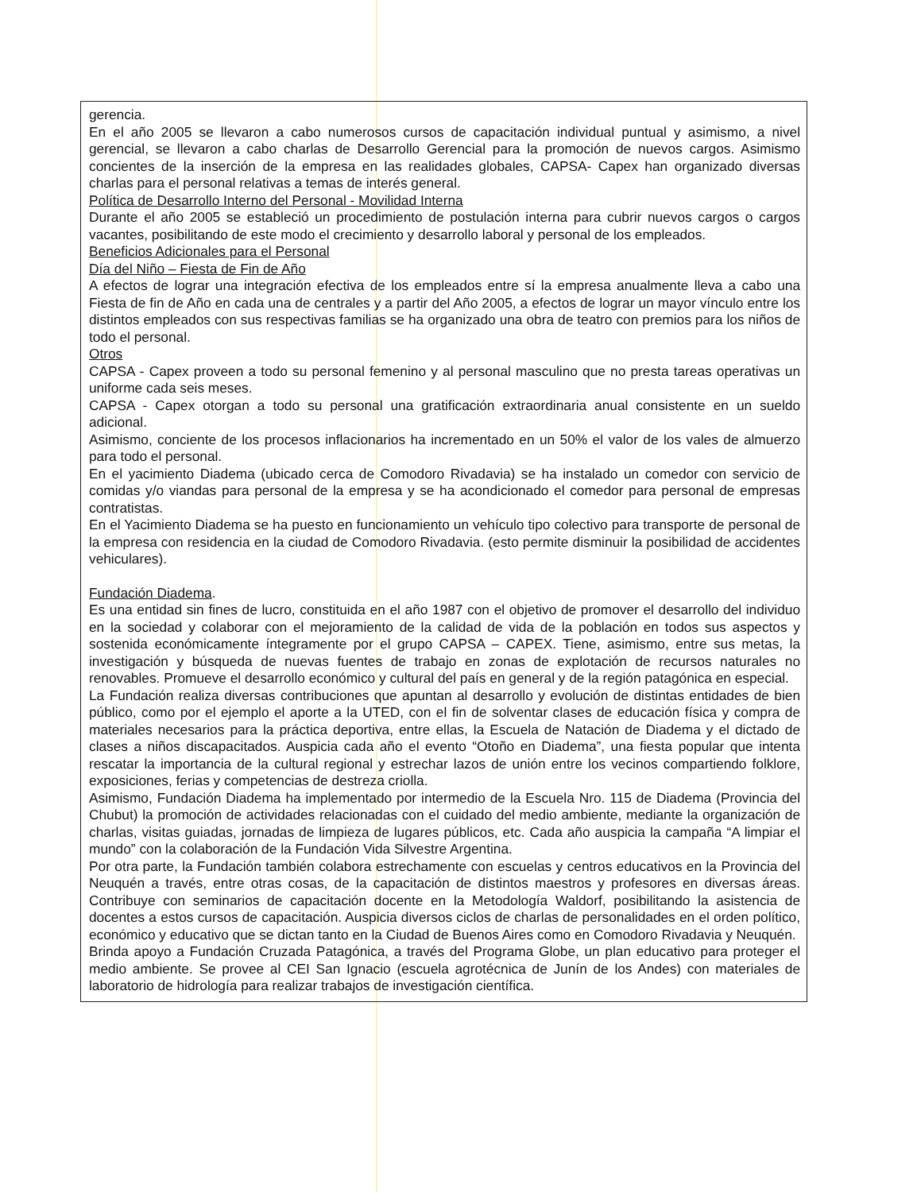gerencia.
En el año 2005 se llevaron a cabo numerosos cursos de capacitación individual puntual y asimismo, a nivel gerencial, se llevaron a cabo charlas de Desarrollo Gerencial para la promoción de nuevos cargos. Asimismo concientes de la inserción de la empresa en las realidades globales, CAPSA- Capex han organizado diversas charlas para el personal relativas a temas de interés general.
Política de Desarrollo Interno del Personal - Movilidad Interna
Durante el año 2005 se estableció un procedimiento de postulación interna para cubrir nuevos cargos o cargos vacantes, posibilitando de este modo el crecimiento y desarrollo laboral y personal de los empleados.
Beneficios Adicionales para el Personal
Día del Niño – Fiesta de Fin de Año
A efectos de lograr una integración efectiva de los empleados entre sí la empresa anualmente lleva a cabo una Fiesta de fin de Año en cada una de centrales y a partir del Año 2005, a efectos de lograr un mayor vínculo entre los distintos empleados con sus respectivas familias se ha organizado una obra de teatro con premios para los niños de todo el personal.
Otros
CAPSA - Capex proveen a todo su personal femenino y al personal masculino que no presta tareas operativas un uniforme cada seis meses.
CAPSA - Capex otorgan a todo su personal una gratificación extraordinaria anual consistente en un sueldo adicional.
Asimismo, conciente de los procesos inflacionarios ha incrementado en un 50% el valor de los vales de almuerzo para todo el personal.
En el yacimiento Diadema (ubicado cerca de Comodoro Rivadavia) se ha instalado un comedor con servicio de comidas y/o viandas para personal de la empresa y se ha acondicionado el comedor para personal de empresas contratistas.
En el Yacimiento Diadema se ha puesto en funcionamiento un vehículo tipo colectivo para transporte de personal de la empresa con residencia en la ciudad de Comodoro Rivadavia. (esto permite disminuir la posibilidad de accidentes vehiculares).
Fundación Diadema.
Es una entidad sin fines de lucro, constituida en el año 1987 con el objetivo de promover el desarrollo del individuo en la sociedad y colaborar con el mejoramiento de la calidad de vida de la población en todos sus aspectos y sostenida económicamente íntegramente por el grupo CAPSA – CAPEX. Tiene, asimismo, entre sus metas, la investigación y búsqueda de nuevas fuentes de trabajo en zonas de explotación de recursos naturales no renovables. Promueve el desarrollo económico y cultural del país en general y de la región patagónica en especial.
La Fundación realiza diversas contribuciones que apuntan al desarrollo y evolución de distintas entidades de bien público, como por el ejemplo el aporte a la UTED, con el fin de solventar clases de educación física y compra de materiales necesarios para la práctica deportiva, entre ellas, la Escuela de Natación de Diadema y el dictado de clases a niños discapacitados. Auspicia cada año el evento “Otoño en Diadema”, una fiesta popular que intenta rescatar la importancia de la cultural regional y estrechar lazos de unión entre los vecinos compartiendo folklore, exposiciones, ferias y competencias de destreza criolla.
Asimismo, Fundación Diadema ha implementado por intermedio de la Escuela Nro. 115 de Diadema (Provincia del Chubut) la promoción de actividades relacionadas con el cuidado del medio ambiente, mediante la organización de charlas, visitas guiadas, jornadas de limpieza de lugares públicos, etc. Cada año auspicia la campaña “A limpiar el mundo” con la colaboración de la Fundación Vida Silvestre Argentina.
Por otra parte, la Fundación también colabora estrechamente con escuelas y centros educativos en la Provincia del Neuquén a través, entre otras cosas, de la capacitación de distintos maestros y profesores en diversas áreas. Contribuye con seminarios de capacitación docente en la Metodología Waldorf, posibilitando la asistencia de docentes a estos cursos de capacitación. Auspicia diversos ciclos de charlas de personalidades en el orden político, económico y educativo que se dictan tanto en la Ciudad de Buenos Aires como en Comodoro Rivadavia y Neuquén.
Brinda apoyo a Fundación Cruzada Patagónica, a través del Programa Globe, un plan educativo para proteger el medio ambiente. Se provee al CEI San Ignacio (escuela agrotécnica de Junín de los Andes) con materiales de laboratorio de hidrología para realizar trabajos de investigación científica.